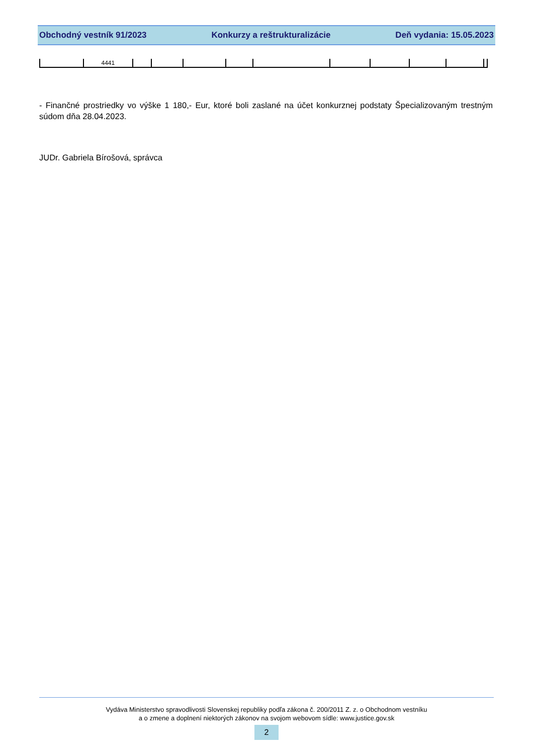Obchodný vestník 91/2023 Konkurzy a reštrukturalizácie Deň vydania: 15.05.2023
| | 4441 | | | | | | | | | | |
- Finančné prostriedky vo výške 1 180,- Eur, ktoré boli zaslané na účet konkurznej podstaty Špecializovaným trestným súdom dňa 28.04.2023.
JUDr. Gabriela Bírošová, správca
Vydáva Ministerstvo spravodlivosti Slovenskej republiky podľa zákona č. 200/2011 Z. z. o Obchodnom vestníku
a o zmene a doplnení niektorých zákonov na svojom webovom sídle: www.justice.gov.sk
2